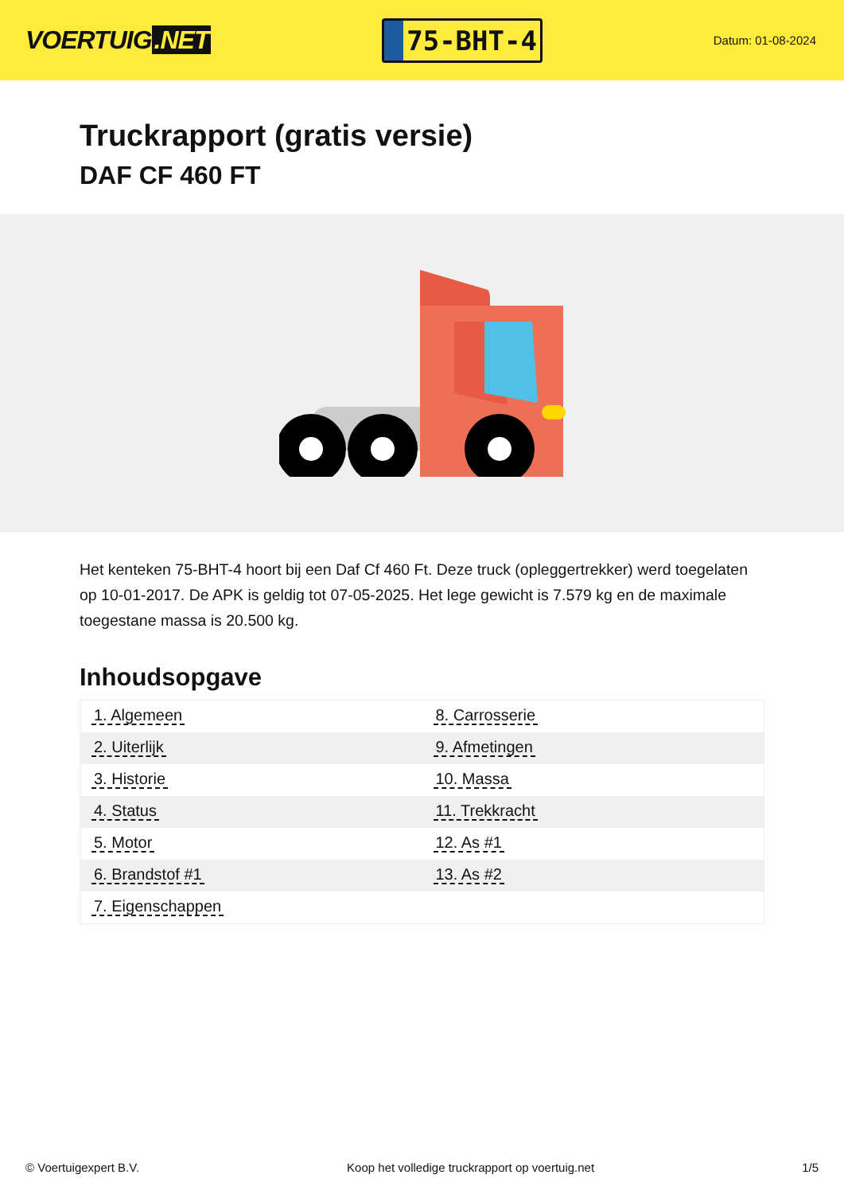VOERTUIG.NET
75-BHT-4
Datum: 01-08-2024
Truckrapport (gratis versie)
DAF CF 460 FT
Het kenteken 75-BHT-4 hoort bij een Daf Cf 460 Ft. Deze truck (opleggertrekker) werd toegelaten op 10-01-2017. De APK is geldig tot 07-05-2025. Het lege gewicht is 7.579 kg en de maximale toegestane massa is 20.500 kg.
Inhoudsopgave
| 1. Algemeen | 8. Carrosserie |
| 2. Uiterlijk | 9. Afmetingen |
| 3. Historie | 10. Massa |
| 4. Status | 11. Trekkracht |
| 5. Motor | 12. As #1 |
| 6. Brandstof #1 | 13. As #2 |
| 7. Eigenschappen | |
© Voertuigexpert B.V. Koop het volledige truckrapport op voertuig.net 1/5